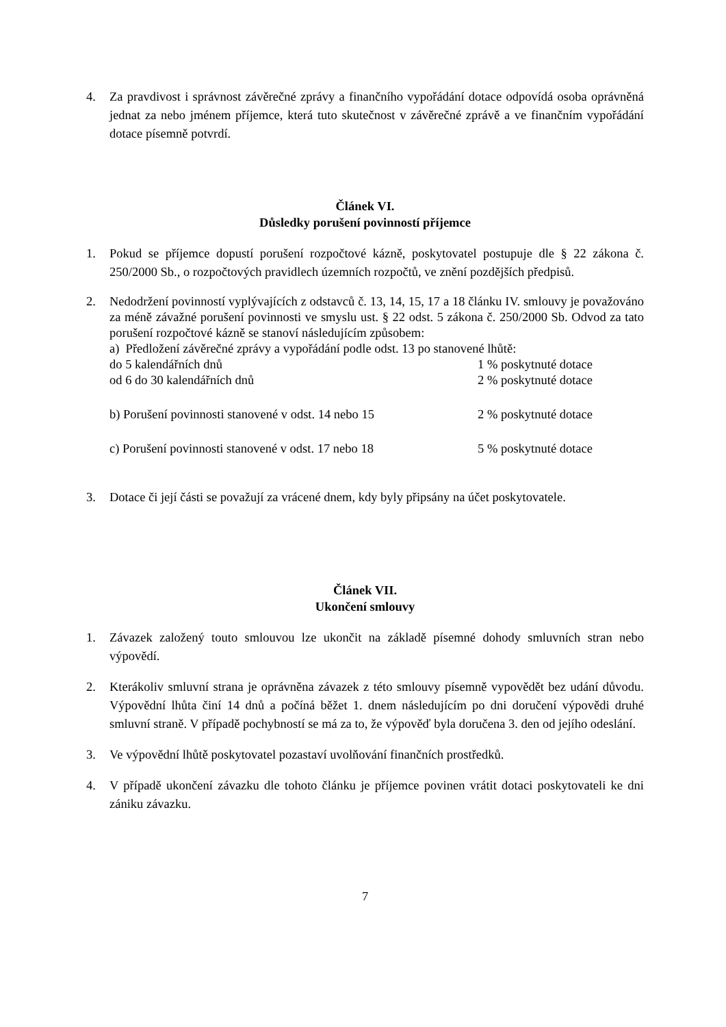4. Za pravdivost i správnost závěrečné zprávy a finančního vypořádání dotace odpovídá osoba oprávněná jednat za nebo jménem příjemce, která tuto skutečnost v závěrečné zprávě a ve finančním vypořádání dotace písemně potvrdí.
Článek VI.
Důsledky porušení povinností příjemce
1. Pokud se příjemce dopustí porušení rozpočtové kázně, poskytovatel postupuje dle § 22 zákona č. 250/2000 Sb., o rozpočtových pravidlech územních rozpočtů, ve znění pozdějších předpisů.
2. Nedodržení povinností vyplývajících z odstavců č. 13, 14, 15, 17 a 18 článku IV. smlouvy je považováno za méně závažné porušení povinnosti ve smyslu ust. § 22 odst. 5 zákona č. 250/2000 Sb. Odvod za tato porušení rozpočtové kázně se stanoví následujícím způsobem:
a) Předložení závěrečné zprávy a vypořádání podle odst. 13 po stanovené lhůtě:
do 5 kalendářních dnů 1 % poskytnuté dotace
od 6 do 30 kalendářních dnů 2 % poskytnuté dotace
b) Porušení povinnosti stanovené v odst. 14 nebo 15 2 % poskytnuté dotace
c) Porušení povinnosti stanovené v odst. 17 nebo 18 5 % poskytnuté dotace
3. Dotace či její části se považují za vrácené dnem, kdy byly připsány na účet poskytovatele.
Článek VII.
Ukončení smlouvy
1. Závazek založený touto smlouvou lze ukončit na základě písemné dohody smluvních stran nebo výpovědí.
2. Kterákoliv smluvní strana je oprávněna závazek z této smlouvy písemně vypovědět bez udání důvodu. Výpovědní lhůta činí 14 dnů a počíná běžet 1. dnem následujícím po dni doručení výpovědi druhé smluvní straně. V případě pochybností se má za to, že výpověď byla doručena 3. den od jejího odeslání.
3. Ve výpovědní lhůtě poskytovatel pozastaví uvolňování finančních prostředků.
4. V případě ukončení závazku dle tohoto článku je příjemce povinen vrátit dotaci poskytovateli ke dni zániku závazku.
7